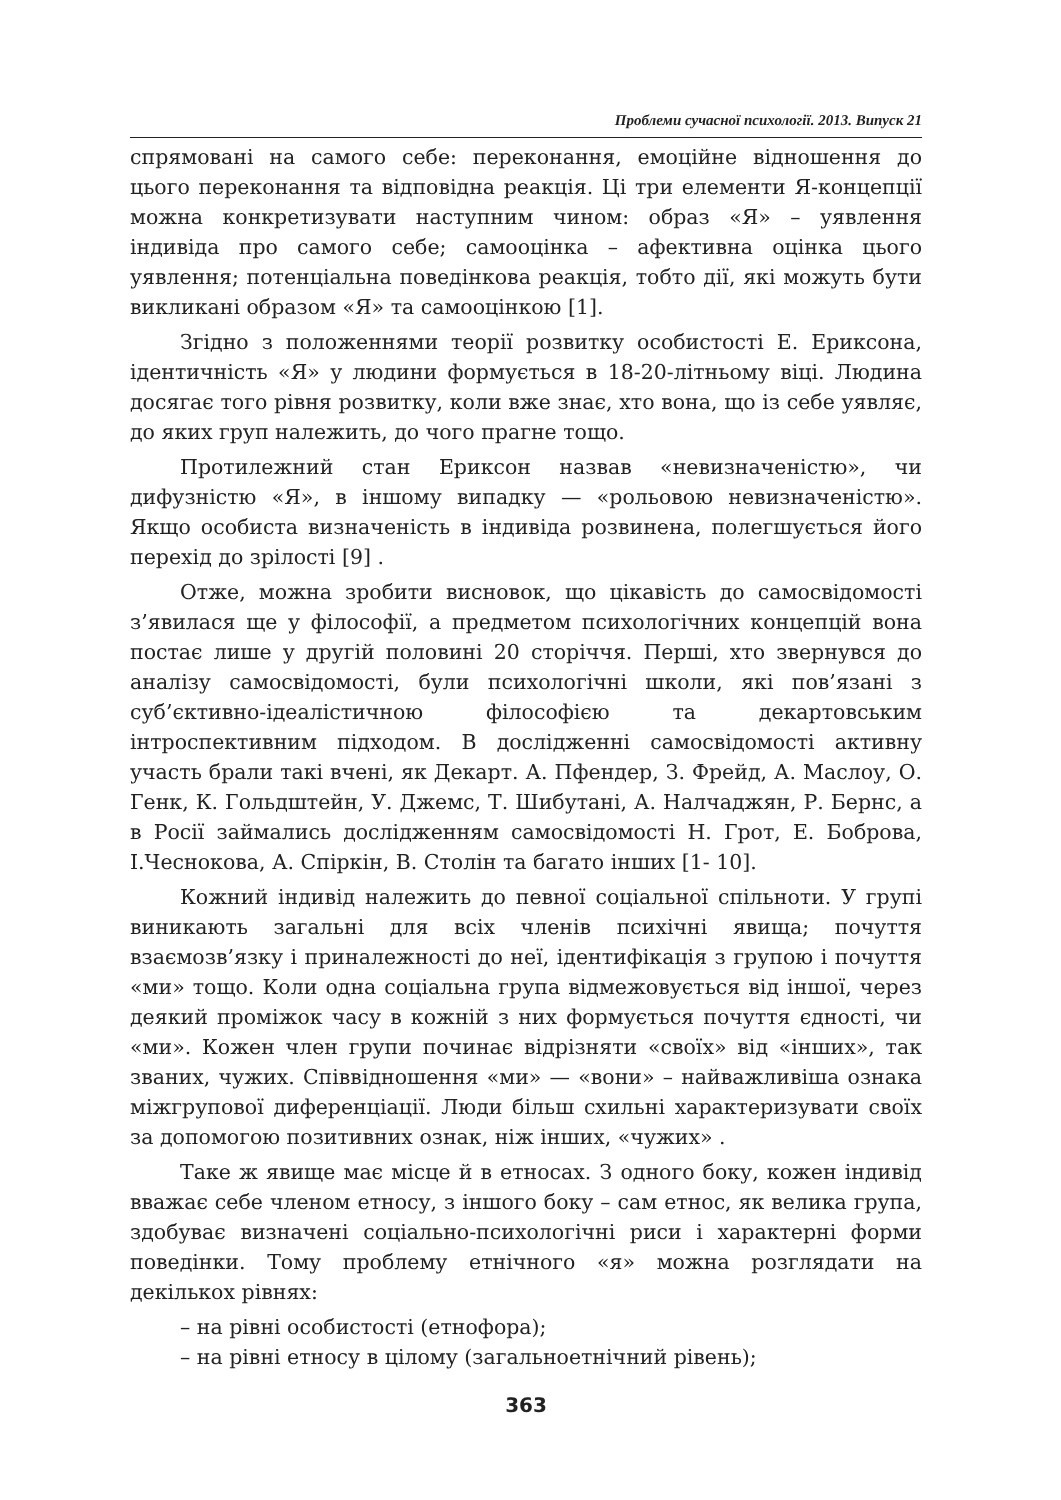Проблеми сучасної психології. 2013. Випуск 21
спрямовані на самого себе: переконання, емоційне відношення до цього переконання та відповідна реакція. Ці три елементи Я-концепції можна конкретизувати наступним чином: образ «Я» – уявлення індивіда про самого себе; самооцінка – афективна оцінка цього уявлення; потенціальна поведінкова реакція, тобто дії, які можуть бути викликані образом «Я» та самооцінкою [1].
Згідно з положеннями теорії розвитку особистості Е. Ериксона, ідентичність «Я» у людини формується в 18-20-літньому віці. Людина досягає того рівня розвитку, коли вже знає, хто вона, що із себе уявляє, до яких груп належить, до чого прагне тощо.
Протилежний стан Ериксон назвав «невизначеністю», чи дифузністю «Я», в іншому випадку — «рольовою невизначеністю». Якщо особиста визначеність в індивіда розвинена, полегшується його перехід до зрілості [9] .
Отже, можна зробити висновок, що цікавість до самосвідомості з’явилася ще у філософії, а предметом психологічних концепцій вона постає лише у другій половині 20 сторіччя. Перші, хто звернувся до аналізу самосвідомості, були психологічні школи, які пов’язані з суб’єктивно-ідеалістичною філософією та декартовським інтроспективним підходом. В дослідженні самосвідомості активну участь брали такі вчені, як Декарт. А. Пфендер, З. Фрейд, А. Маслоу, О. Генк, К. Гольдштейн, У. Джемс, Т. Шибутані, А. Налчаджян, Р. Бернс, а в Росії займались дослідженням самосвідомості Н. Грот, Е. Боброва, І.Чеснокова, А. Спіркін, В. Столін та багато інших [1- 10].
Кожний індивід належить до певної соціальної спільноти. У групі виникають загальні для всіх членів психічні явища; почуття взаємозв’язку і приналежності до неї, ідентифікація з групою і почуття «ми» тощо. Коли одна соціальна група відмежовується від іншої, через деякий проміжок часу в кожній з них формується почуття єдності, чи «ми». Кожен член групи починає відрізняти «своїх» від «інших», так званих, чужих. Співвідношення «ми» — «вони» – найважливіша ознака міжгрупової диференціації. Люди більш схильні характеризувати своїх за допомогою позитивних ознак, ніж інших, «чужих» .
Таке ж явище має місце й в етносах. З одного боку, кожен індивід вважає себе членом етносу, з іншого боку – сам етнос, як велика група, здобуває визначені соціально-психологічні риси і характерні форми поведінки. Тому проблему етнічного «я» можна розглядати на декількох рівнях:
– на рівні особистості (етнофора);
– на рівні етносу в цілому (загальноетнічний рівень);
363